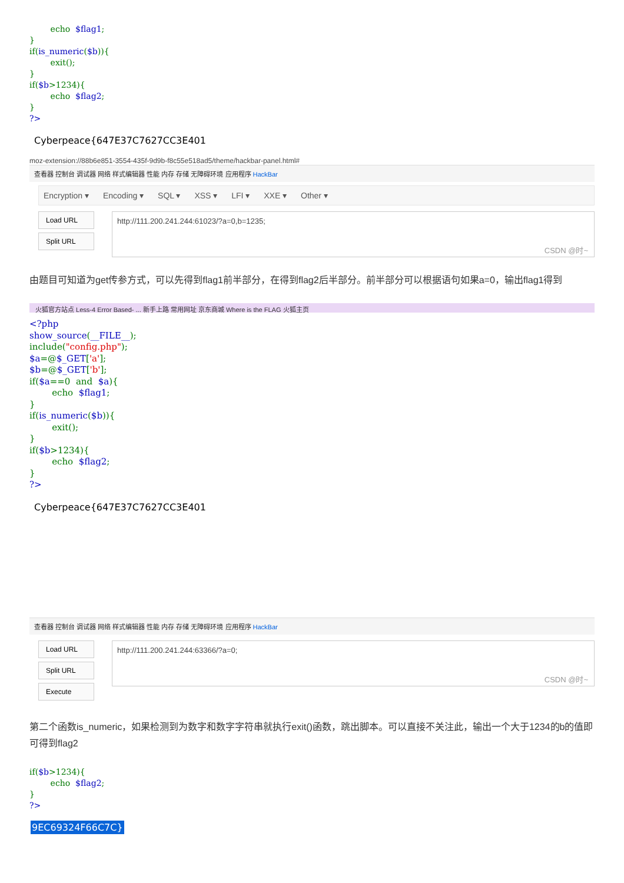echo  $flag1;
}
if(is_numeric($b)){
        exit();
}
if($b>1234){
        echo  $flag2;
}
?>
Cyberpeace{647E37C7627CC3E401
moz-extension://88b6e851-3554-435f-9d9b-f8c55e518ad5/theme/hackbar-panel.html#
查看器 控制台 调试器 网络 样式编辑器 性能 内存 存储 无障碍环境 应用程序 HackBar
Encryption ▾ Encoding ▾ SQL ▾ XSS ▾ LFI ▾ XXE ▾ Other ▾
Load URL
Split URL
http://111.200.241.244:61023/?a=0,b=1235;
CSDN @时~
由题目可知道为get传参方式，可以先得到flag1前半部分，在得到flag2后半部分。前半部分可以根据语句如果a=0，输出flag1得到
火狐官方站点 Less-4 Error Based- ... 新手上路 常用网址 京东商城 Where is the FLAG 火狐主页
<?php
show_source(__FILE__);
include("config.php");
$a=@$_GET['a'];
$b=@$_GET['b'];
if($a==0  and  $a){
        echo  $flag1;
}
if(is_numeric($b)){
        exit();
}
if($b>1234){
        echo  $flag2;
}
?>
Cyberpeace{647E37C7627CC3E401
查看器 控制台 调试器 网络 样式编辑器 性能 内存 存储 无障碍环境 应用程序 HackBar
Load URL
Split URL
Execute
http://111.200.241.244:63366/?a=0;
CSDN @时~
第二个函数is_numeric，如果检测到为数字和数字字符串就执行exit()函数，跳出脚本。可以直接不关注此，输出一个大于1234的b的值即可得到flag2
if($b>1234){
        echo  $flag2;
}
?>
9EC69324F66C7C}